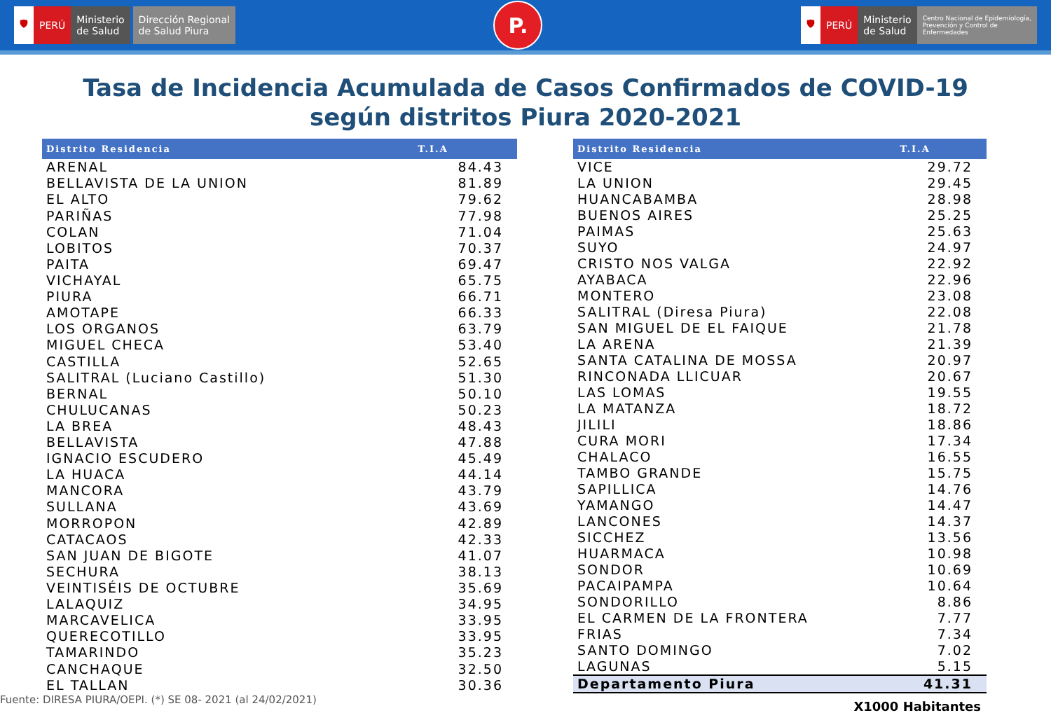🛡 PERÚ Ministerio
de Salud
Dirección Regional
de Salud Piura
P.
🛡 PERÚ Ministerio
de Salud
Centro Nacional de Epidemiología,
Prevención y Control de
Enfermedades
Tasa de Incidencia Acumulada de Casos Confirmados de COVID-19
según distritos Piura 2020-2021
| Distrito Residencia | T.I.A |
| --- | --- |
| ARENAL | 84.43 |
| BELLAVISTA DE LA UNION | 81.89 |
| EL ALTO | 79.62 |
| PARIÑAS | 77.98 |
| COLAN | 71.04 |
| LOBITOS | 70.37 |
| PAITA | 69.47 |
| VICHAYAL | 65.75 |
| PIURA | 66.71 |
| AMOTAPE | 66.33 |
| LOS ORGANOS | 63.79 |
| MIGUEL CHECA | 53.40 |
| CASTILLA | 52.65 |
| SALITRAL (Luciano Castillo) | 51.30 |
| BERNAL | 50.10 |
| CHULUCANAS | 50.23 |
| LA BREA | 48.43 |
| BELLAVISTA | 47.88 |
| IGNACIO ESCUDERO | 45.49 |
| LA HUACA | 44.14 |
| MANCORA | 43.79 |
| SULLANA | 43.69 |
| MORROPON | 42.89 |
| CATACAOS | 42.33 |
| SAN JUAN DE BIGOTE | 41.07 |
| SECHURA | 38.13 |
| VEINTISÉIS DE OCTUBRE | 35.69 |
| LALAQUIZ | 34.95 |
| MARCAVELICA | 33.95 |
| QUERECOTILLO | 33.95 |
| TAMARINDO | 35.23 |
| CANCHAQUE | 32.50 |
| EL TALLAN | 30.36 |
| Distrito Residencia | T.I.A |
| --- | --- |
| VICE | 29.72 |
| LA UNION | 29.45 |
| HUANCABAMBA | 28.98 |
| BUENOS AIRES | 25.25 |
| PAIMAS | 25.63 |
| SUYO | 24.97 |
| CRISTO NOS VALGA | 22.92 |
| AYABACA | 22.96 |
| MONTERO | 23.08 |
| SALITRAL (Diresa Piura) | 22.08 |
| SAN MIGUEL DE EL FAIQUE | 21.78 |
| LA ARENA | 21.39 |
| SANTA CATALINA DE MOSSA | 20.97 |
| RINCONADA LLICUAR | 20.67 |
| LAS LOMAS | 19.55 |
| LA MATANZA | 18.72 |
| JILILI | 18.86 |
| CURA MORI | 17.34 |
| CHALACO | 16.55 |
| TAMBO GRANDE | 15.75 |
| SAPILLICA | 14.76 |
| YAMANGO | 14.47 |
| LANCONES | 14.37 |
| SICCHEZ | 13.56 |
| HUARMACA | 10.98 |
| SONDOR | 10.69 |
| PACAIPAMPA | 10.64 |
| SONDORILLO | 8.86 |
| EL CARMEN DE LA FRONTERA | 7.77 |
| FRIAS | 7.34 |
| SANTO DOMINGO | 7.02 |
| LAGUNAS | 5.15 |
| Departamento Piura | 41.31 |
Fuente: DIRESA PIURA/OEPI. (*) SE 08- 2021 (al 24/02/2021) X1000 Habitantes